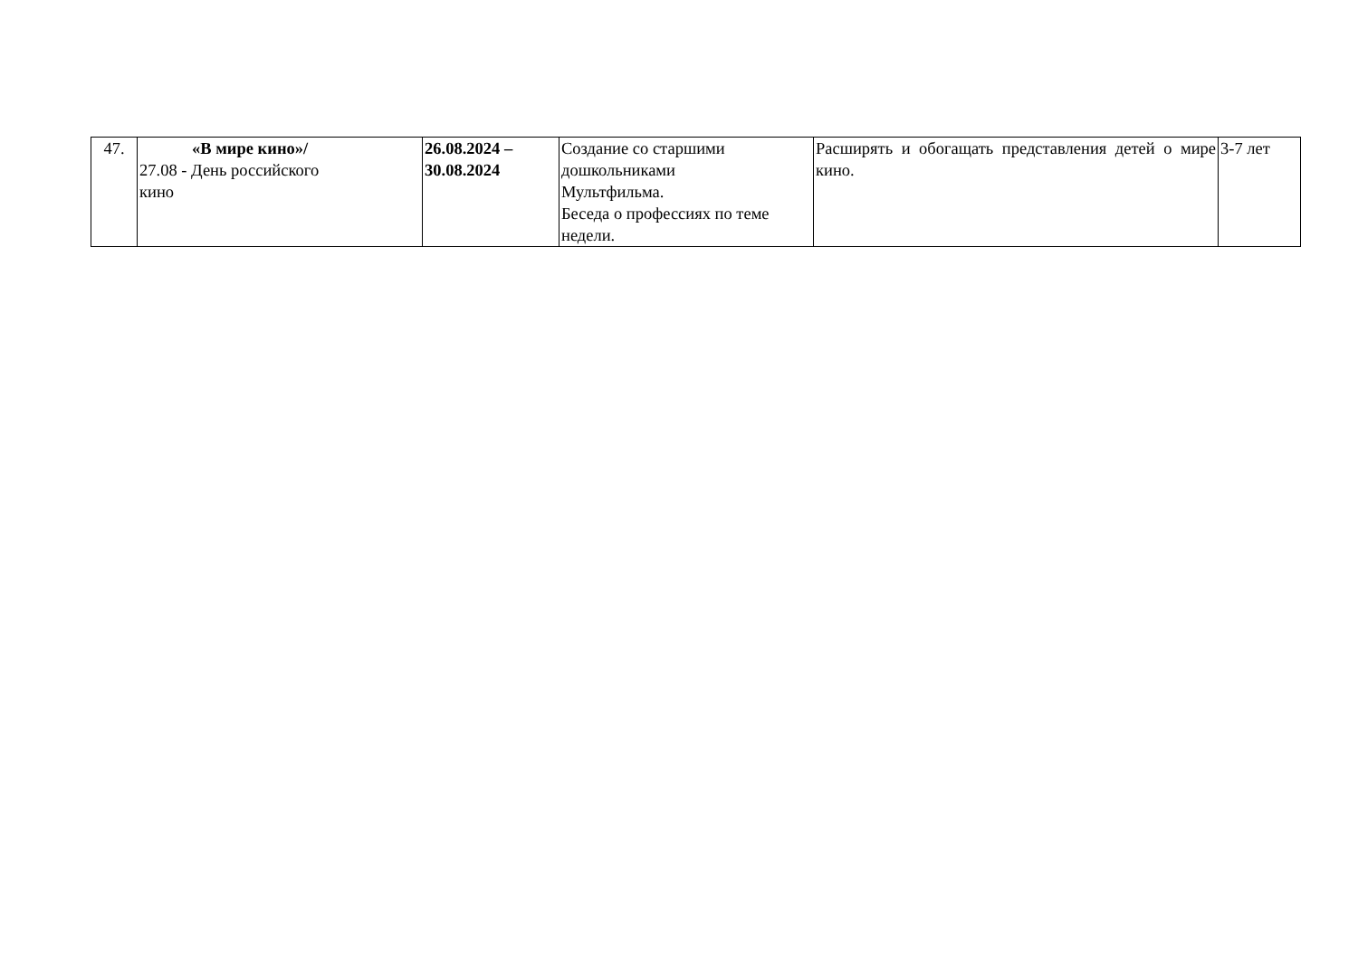| 47. | «В мире кино»/ 27.08 - День российского кино | 26.08.2024 – 30.08.2024 | Создание со старшими дошкольниками Мультфильма. Беседа о профессиях по теме недели. | Расширять и обогащать представления детей о мире кино. | 3-7 лет |